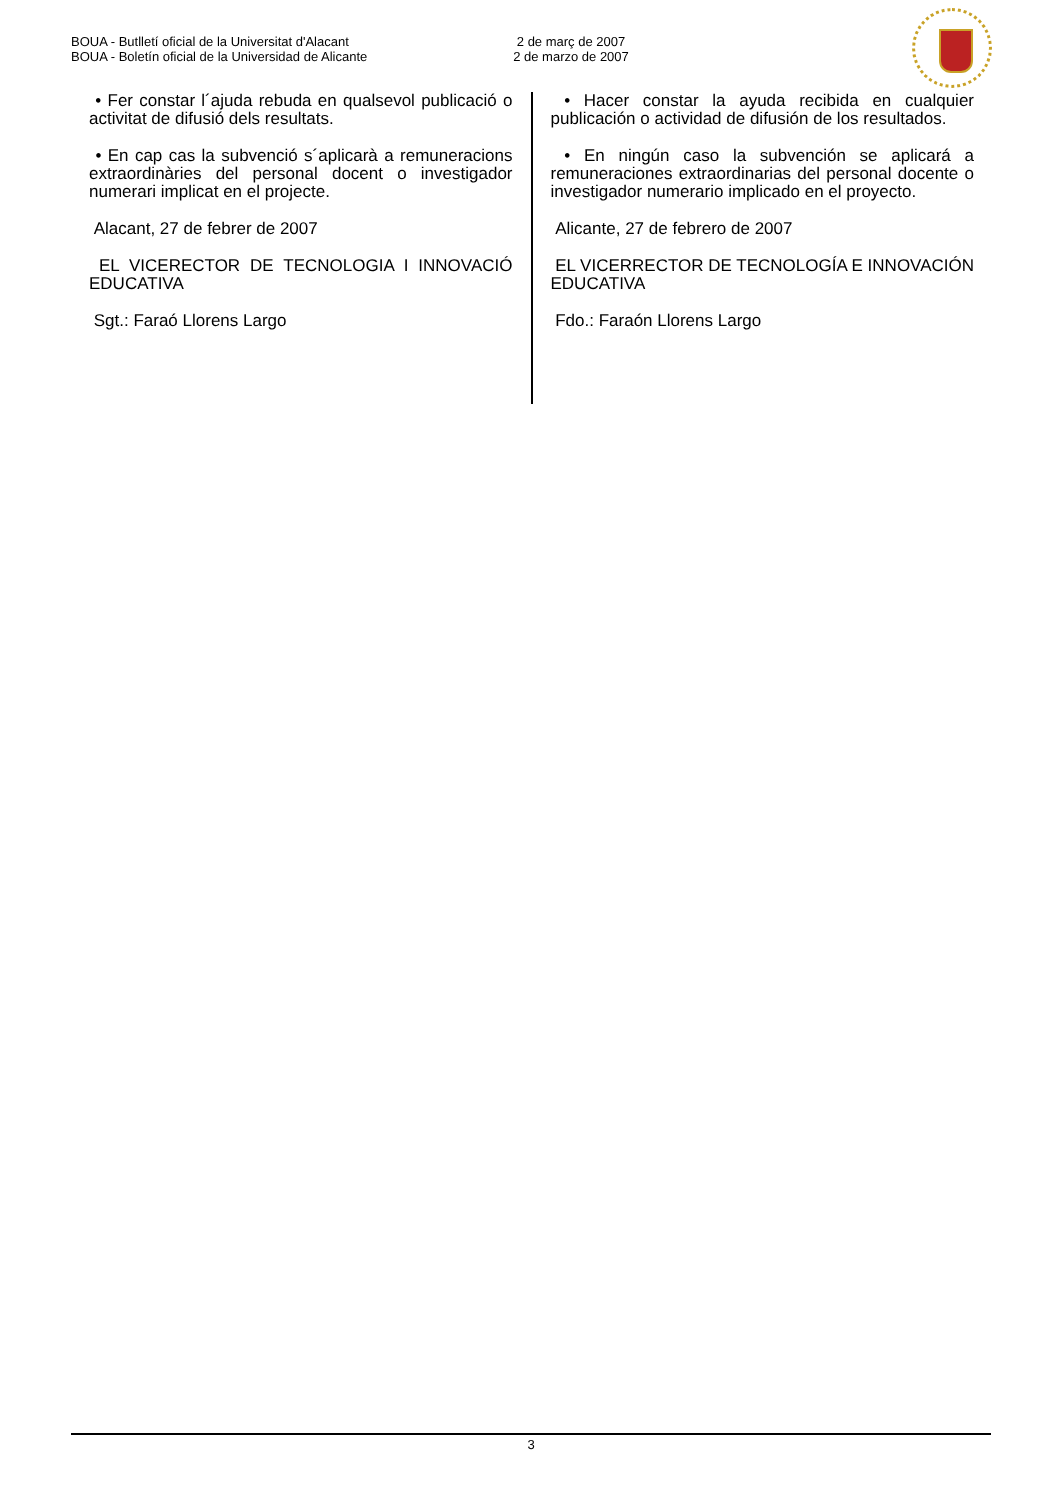BOUA - Butlletí oficial de la Universitat d'Alacant
BOUA - Boletín oficial de la Universidad de Alicante
2 de març de 2007
2 de marzo de 2007
• Fer constar l´ajuda rebuda en qualsevol publicació o activitat de difusió dels resultats.
• En cap cas la subvenció s´aplicarà a remuneracions extraordinàries del personal docent o investigador numerari implicat en el projecte.
Alacant, 27 de febrer de 2007
EL VICERECTOR DE TECNOLOGIA I INNOVACIÓ EDUCATIVA
Sgt.: Faraó Llorens Largo
• Hacer constar la ayuda recibida en cualquier publicación o actividad de difusión de los resultados.
• En ningún caso la subvención se aplicará a remuneraciones extraordinarias del personal docente o investigador numerario implicado en el proyecto.
Alicante, 27 de febrero de 2007
EL VICERRECTOR DE TECNOLOGÍA E INNOVACIÓN EDUCATIVA
Fdo.: Faraón Llorens Largo
3